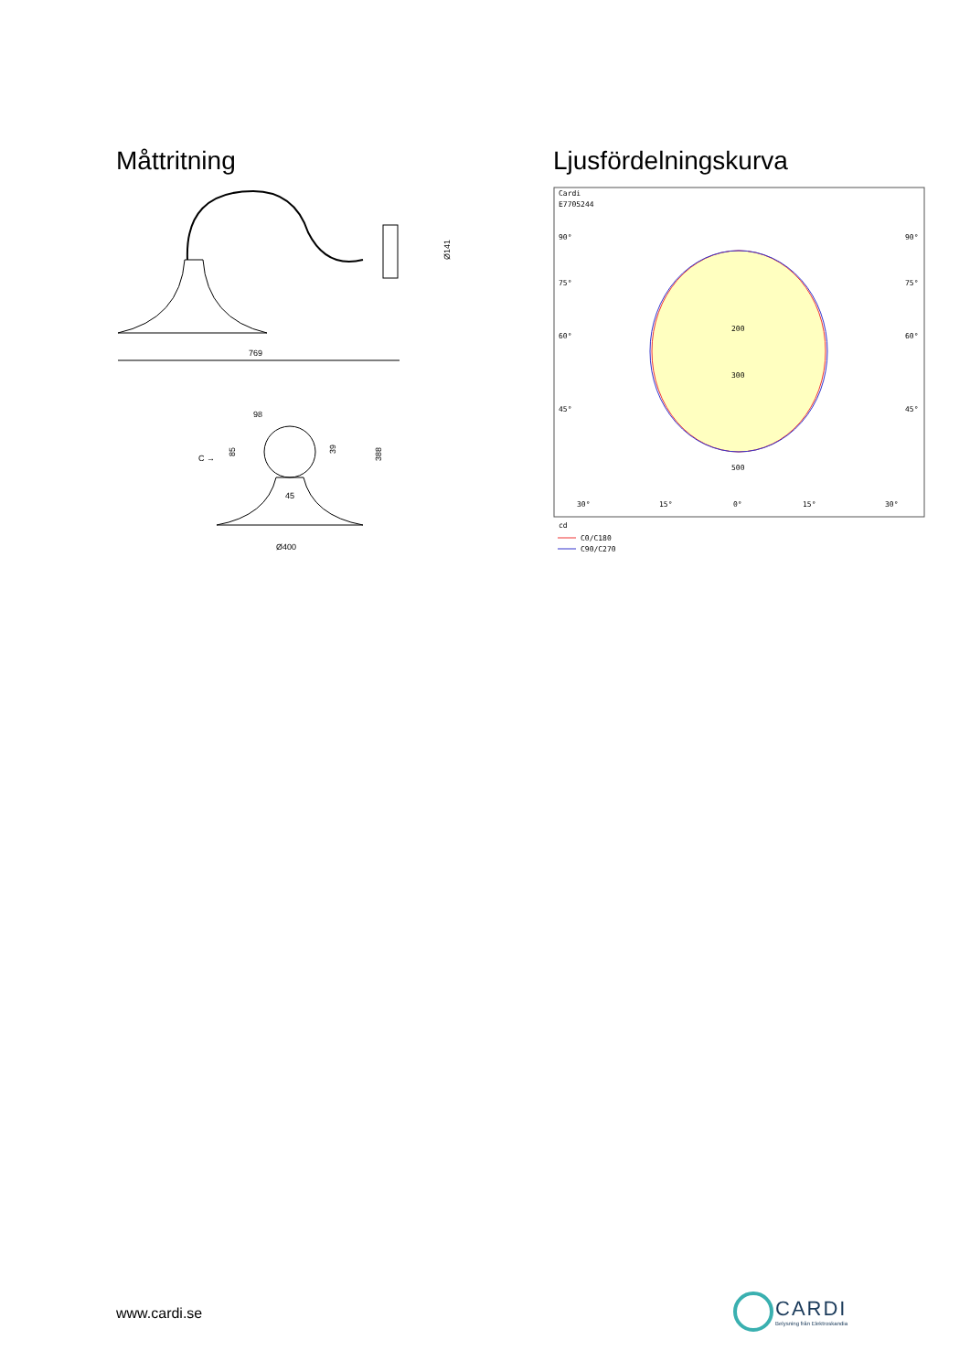Måttritning
769
Ø141
98
C →
45
Ø400
85
39
388
Ljusfördelningskurva
Cardi
E7705244
90°
90°
75°
75°
60°
60°
45°
45°
200
300
500
30°
15°
0°
15°
30°
cd
C0/C180
C90/C270
www.cardi.se
CARDI
Belysning från Elektroskandia